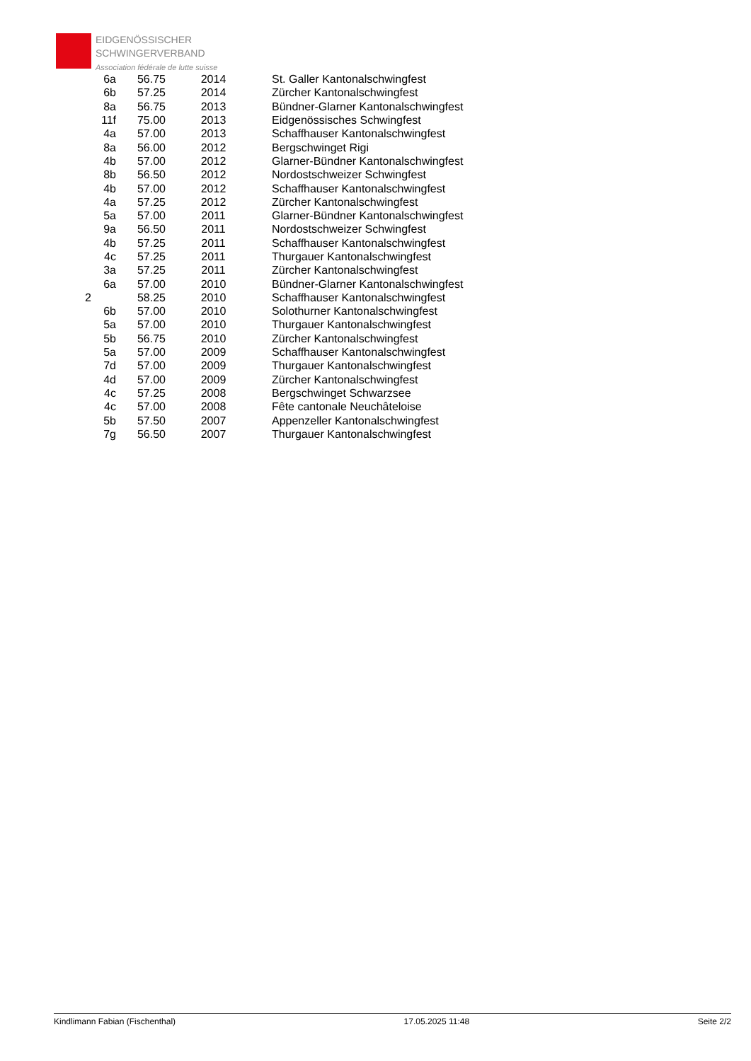EIDGENÖSSISCHER
SCHWINGERVERBAND
Association fédérale de lutte suisse
| 6a | 56.75 | 2014 | St. Galler Kantonalschwingfest |
| 6b | 57.25 | 2014 | Zürcher Kantonalschwingfest |
| 8a | 56.75 | 2013 | Bündner-Glarner Kantonalschwingfest |
| 11f | 75.00 | 2013 | Eidgenössisches Schwingfest |
| 4a | 57.00 | 2013 | Schaffhauser Kantonalschwingfest |
| 8a | 56.00 | 2012 | Bergschwinget Rigi |
| 4b | 57.00 | 2012 | Glarner-Bündner Kantonalschwingfest |
| 8b | 56.50 | 2012 | Nordostschweizer Schwingfest |
| 4b | 57.00 | 2012 | Schaffhauser Kantonalschwingfest |
| 4a | 57.25 | 2012 | Zürcher Kantonalschwingfest |
| 5a | 57.00 | 2011 | Glarner-Bündner Kantonalschwingfest |
| 9a | 56.50 | 2011 | Nordostschweizer Schwingfest |
| 4b | 57.25 | 2011 | Schaffhauser Kantonalschwingfest |
| 4c | 57.25 | 2011 | Thurgauer Kantonalschwingfest |
| 3a | 57.25 | 2011 | Zürcher Kantonalschwingfest |
| 6a | 57.00 | 2010 | Bündner-Glarner Kantonalschwingfest |
| 2 | 58.25 | 2010 | Schaffhauser Kantonalschwingfest |
| 6b | 57.00 | 2010 | Solothurner Kantonalschwingfest |
| 5a | 57.00 | 2010 | Thurgauer Kantonalschwingfest |
| 5b | 56.75 | 2010 | Zürcher Kantonalschwingfest |
| 5a | 57.00 | 2009 | Schaffhauser Kantonalschwingfest |
| 7d | 57.00 | 2009 | Thurgauer Kantonalschwingfest |
| 4d | 57.00 | 2009 | Zürcher Kantonalschwingfest |
| 4c | 57.25 | 2008 | Bergschwinget Schwarzsee |
| 4c | 57.00 | 2008 | Fête cantonale Neuchâteloise |
| 5b | 57.50 | 2007 | Appenzeller Kantonalschwingfest |
| 7g | 56.50 | 2007 | Thurgauer Kantonalschwingfest |
Kindlimann Fabian (Fischenthal) 17.05.2025 11:48 Seite 2/2